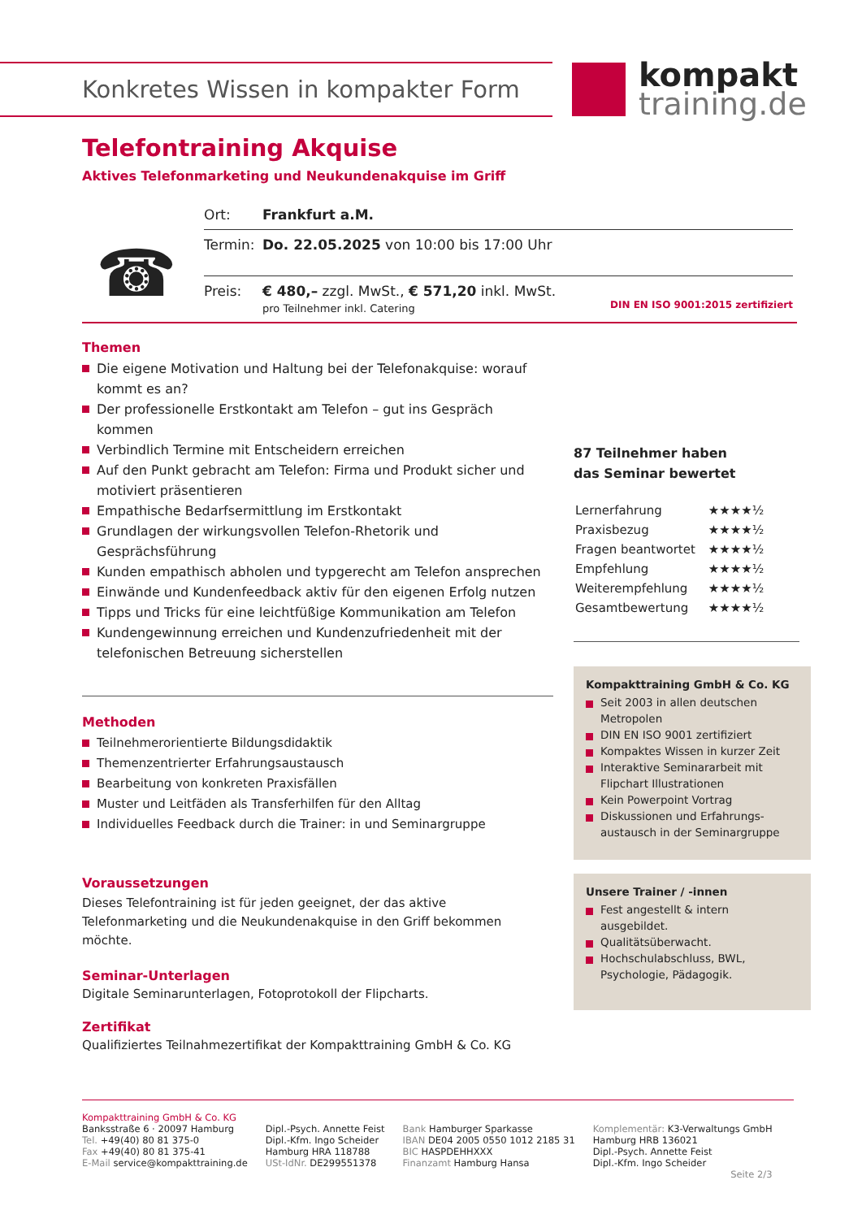Konkretes Wissen in kompakter Form
kompakt
training.de
Telefontraining Akquise
Aktives Telefonmarketing und Neukundenakquise im Griff
☎
| Ort: | Frankfurt a.M. |
| Termin: | Do. 22.05.2025 von 10:00 bis 17:00 Uhr |
| Preis: | € 480,– zzgl. MwSt., € 571,20 inkl. MwSt. pro Teilnehmer inkl. Catering DIN EN ISO 9001:2015 zertifiziert |
Themen
Die eigene Motivation und Haltung bei der Telefonakquise: worauf kommt es an?
Der professionelle Erstkontakt am Telefon – gut ins Gespräch kommen
Verbindlich Termine mit Entscheidern erreichen
Auf den Punkt gebracht am Telefon: Firma und Produkt sicher und motiviert präsentieren
Empathische Bedarfsermittlung im Erstkontakt
Grundlagen der wirkungsvollen Telefon-Rhetorik und Gesprächsführung
Kunden empathisch abholen und typgerecht am Telefon ansprechen
Einwände und Kundenfeedback aktiv für den eigenen Erfolg nutzen
Tipps und Tricks für eine leichtfüßige Kommunikation am Telefon
Kundengewinnung erreichen und Kundenzufriedenheit mit der telefonischen Betreuung sicherstellen
Methoden
Teilnehmerorientierte Bildungsdidaktik
Themenzentrierter Erfahrungsaustausch
Bearbeitung von konkreten Praxisfällen
Muster und Leitfäden als Transferhilfen für den Alltag
Individuelles Feedback durch die Trainer: in und Seminargruppe
Voraussetzungen
Dieses Telefontraining ist für jeden geeignet, der das aktive Telefonmarketing und die Neukundenakquise in den Griff bekommen möchte.
Seminar-Unterlagen
Digitale Seminarunterlagen, Fotoprotokoll der Flipcharts.
Zertifikat
Qualifiziertes Teilnahmezertifikat der Kompakttraining GmbH & Co. KG
87 Teilnehmer haben
das Seminar bewertet
| Lernerfahrung | ★★★★½ |
| Praxisbezug | ★★★★½ |
| Fragen beantwortet | ★★★★½ |
| Empfehlung | ★★★★½ |
| Weiterempfehlung | ★★★★½ |
| Gesamtbewertung | ★★★★½ |
Kompakttraining GmbH & Co. KG
Seit 2003 in allen deutschen Metropolen
DIN EN ISO 9001 zertifiziert
Kompaktes Wissen in kurzer Zeit
Interaktive Seminararbeit mit Flipchart Illustrationen
Kein Powerpoint Vortrag
Diskussionen und Erfahrungs-austausch in der Seminargruppe
Unsere Trainer / -innen
Fest angestellt & intern ausgebildet.
Qualitätsüberwacht.
Hochschulabschluss, BWL, Psychologie, Pädagogik.
Kompakttraining GmbH & Co. KG
Banksstraße 6 · 20097 Hamburg
Tel. +49(40) 80 81 375-0
Fax +49(40) 80 81 375-41
E-Mail service@kompakttraining.de
Dipl.-Psych. Annette Feist
Dipl.-Kfm. Ingo Scheider
Hamburg HRA 118788
USt-IdNr. DE299551378
Bank Hamburger Sparkasse
IBAN DE04 2005 0550 1012 2185 31
BIC HASPDEHHXXX
Finanzamt Hamburg Hansa
Komplementär: K3-Verwaltungs GmbH
Hamburg HRB 136021
Dipl.-Psych. Annette Feist
Dipl.-Kfm. Ingo Scheider
Seite 2/3